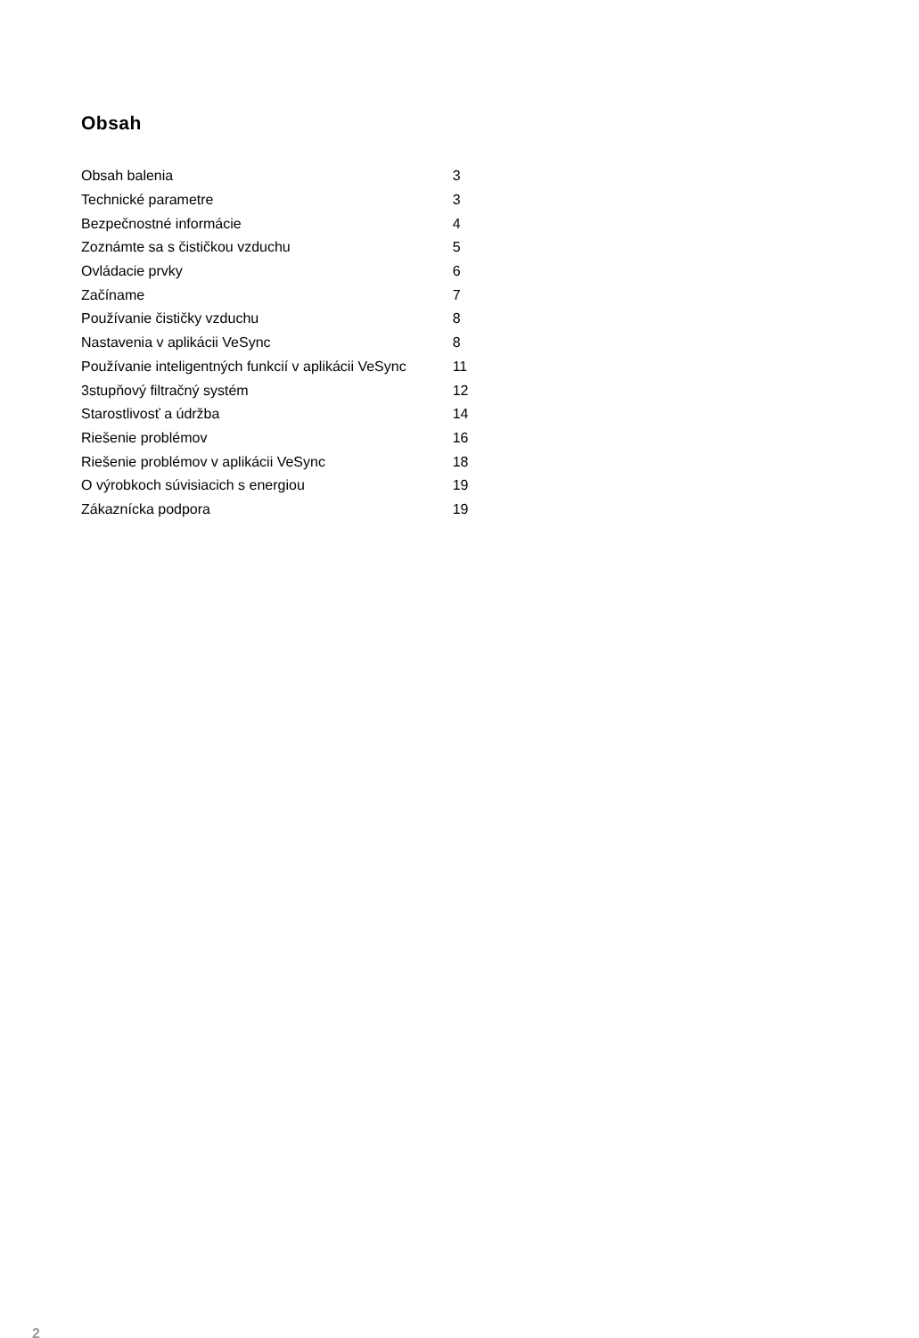Obsah
| Obsah balenia | 3 |
| Technické parametre | 3 |
| Bezpečnostné informácie | 4 |
| Zoznámte sa s čističkou vzduchu | 5 |
| Ovládacie prvky | 6 |
| Začíname | 7 |
| Používanie čističky vzduchu | 8 |
| Nastavenia v aplikácii VeSync | 8 |
| Používanie inteligentných funkcií v aplikácii VeSync | 11 |
| 3stupňový filtračný systém | 12 |
| Starostlivosť a údržba | 14 |
| Riešenie problémov | 16 |
| Riešenie problémov v aplikácii VeSync | 18 |
| O výrobkoch súvisiacich s energiou | 19 |
| Zákaznícka podpora | 19 |
2